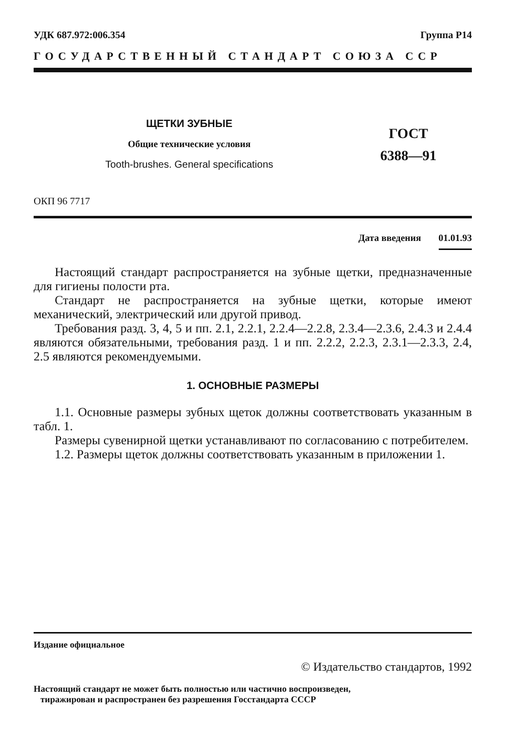УДК 687.972:006.354 Группа Р14
ГОСУДАРСТВЕННЫЙ СТАНДАРТ СОЮЗА ССР
ЩЕТКИ ЗУБНЫЕ
Общие технические условия
Tooth-brushes. General specifications
ГОСТ
6388—91
ОКП 96 7717
Дата введения 01.01.93
Настоящий стандарт распространяется на зубные щетки, предназначенные для гигиены полости рта.
Стандарт не распространяется на зубные щетки, которые имеют механический, электрический или другой привод.
Требования разд. 3, 4, 5 и пп. 2.1, 2.2.1, 2.2.4—2.2.8, 2.3.4—2.3.6, 2.4.3 и 2.4.4 являются обязательными, требования разд. 1 и пп. 2.2.2, 2.2.3, 2.3.1—2.3.3, 2.4, 2.5 являются рекомендуемыми.
1. ОСНОВНЫЕ РАЗМЕРЫ
1.1. Основные размеры зубных щеток должны соответствовать указанным в табл. 1.
Размеры сувенирной щетки устанавливают по согласованию с потребителем.
1.2. Размеры щеток должны соответствовать указанным в приложении 1.
Издание официальное
© Издательство стандартов, 1992
Настоящий стандарт не может быть полностью или частично воспроизведен,
тиражирован и распространен без разрешения Госстандарта СССР